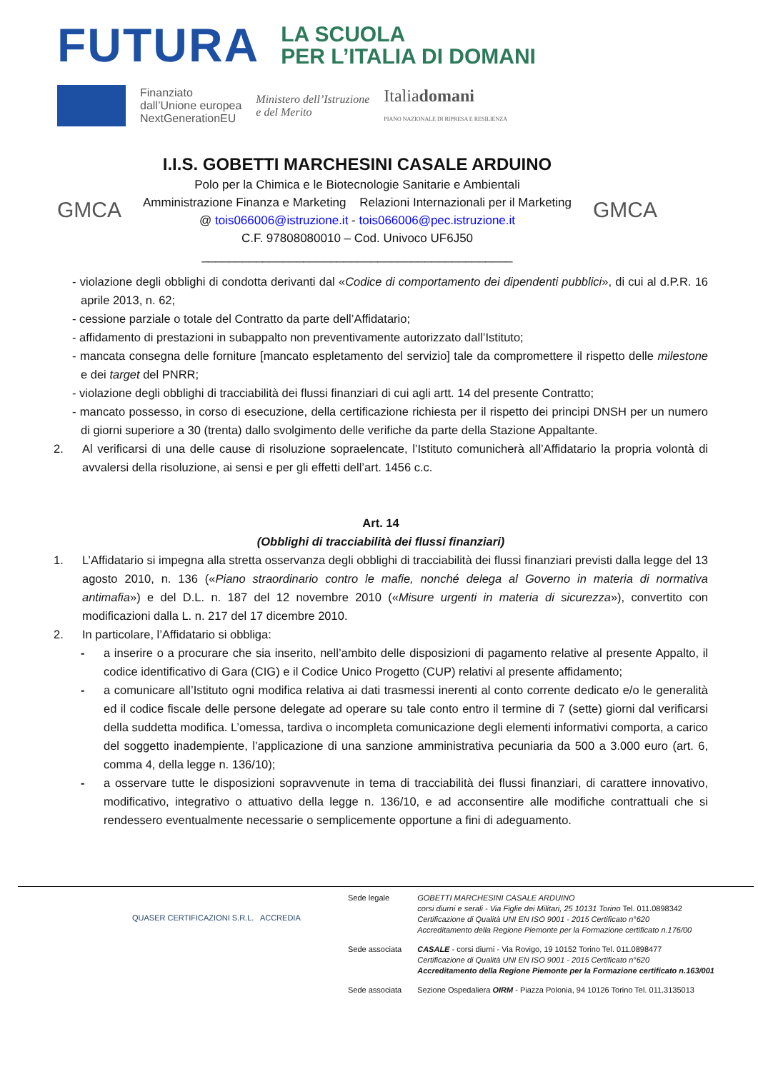FUTURA
LA SCUOLA
PER L’ITALIA DI DOMANI
Finanziato
dall’Unione europea
NextGenerationEU
Ministero dell’Istruzione
e del Merito
Italiadomani
PIANO NAZIONALE DI RIPRESA E RESILIENZA
GMCA
I.I.S. GOBETTI MARCHESINI CASALE ARDUINO
Polo per la Chimica e le Biotecnologie Sanitarie e Ambientali
Amministrazione Finanza e Marketing Relazioni Internazionali per il Marketing
@ tois066006@istruzione.it - tois066006@pec.istruzione.it
C.F. 97808080010 – Cod. Univoco UF6J50
______________________________________________
GMCA
- violazione degli obblighi di condotta derivanti dal «Codice di comportamento dei dipendenti pubblici», di cui al d.P.R. 16 aprile 2013, n. 62;
- cessione parziale o totale del Contratto da parte dell’Affidatario;
- affidamento di prestazioni in subappalto non preventivamente autorizzato dall’Istituto;
- mancata consegna delle forniture [mancato espletamento del servizio] tale da compromettere il rispetto delle milestone e dei target del PNRR;
- violazione degli obblighi di tracciabilità dei flussi finanziari di cui agli artt. 14 del presente Contratto;
- mancato possesso, in corso di esecuzione, della certificazione richiesta per il rispetto dei principi DNSH per un numero di giorni superiore a 30 (trenta) dallo svolgimento delle verifiche da parte della Stazione Appaltante.
2. Al verificarsi di una delle cause di risoluzione sopraelencate, l’Istituto comunicherà all’Affidatario la propria volontà di avvalersi della risoluzione, ai sensi e per gli effetti dell’art. 1456 c.c.
Art. 14
(Obblighi di tracciabilità dei flussi finanziari)
1. L’Affidatario si impegna alla stretta osservanza degli obblighi di tracciabilità dei flussi finanziari previsti dalla legge del 13 agosto 2010, n. 136 («Piano straordinario contro le mafie, nonché delega al Governo in materia di normativa antimafia») e del D.L. n. 187 del 12 novembre 2010 («Misure urgenti in materia di sicurezza»), convertito con modificazioni dalla L. n. 217 del 17 dicembre 2010.
2. In particolare, l’Affidatario si obbliga:
- a inserire o a procurare che sia inserito, nell’ambito delle disposizioni di pagamento relative al presente Appalto, il codice identificativo di Gara (CIG) e il Codice Unico Progetto (CUP) relativi al presente affidamento;
- a comunicare all’Istituto ogni modifica relativa ai dati trasmessi inerenti al conto corrente dedicato e/o le generalità ed il codice fiscale delle persone delegate ad operare su tale conto entro il termine di 7 (sette) giorni dal verificarsi della suddetta modifica. L’omessa, tardiva o incompleta comunicazione degli elementi informativi comporta, a carico del soggetto inadempiente, l’applicazione di una sanzione amministrativa pecuniaria da 500 a 3.000 euro (art. 6, comma 4, della legge n. 136/10);
- a osservare tutte le disposizioni sopravvenute in tema di tracciabilità dei flussi finanziari, di carattere innovativo, modificativo, integrativo o attuativo della legge n. 136/10, e ad acconsentire alle modifiche contrattuali che si rendessero eventualmente necessarie o semplicemente opportune a fini di adeguamento.
QUASER CERTIFICAZIONI S.R.L. ACCREDIA
| Sede legale | GOBETTI MARCHESINI CASALE ARDUINO corsi diurni e serali - Via Figlie dei Militari, 25 10131 Torino Tel. 011.0898342 Certificazione di Qualità UNI EN ISO 9001 - 2015 Certificato n°620 Accreditamento della Regione Piemonte per la Formazione certificato n.176/00 |
| Sede associata | CASALE - corsi diurni - Via Rovigo, 19 10152 Torino Tel. 011.0898477 Certificazione di Qualità UNI EN ISO 9001 - 2015 Certificato n°620 Accreditamento della Regione Piemonte per la Formazione certificato n.163/001 |
| Sede associata | Sezione Ospedaliera OIRM - Piazza Polonia, 94 10126 Torino Tel. 011.3135013 |